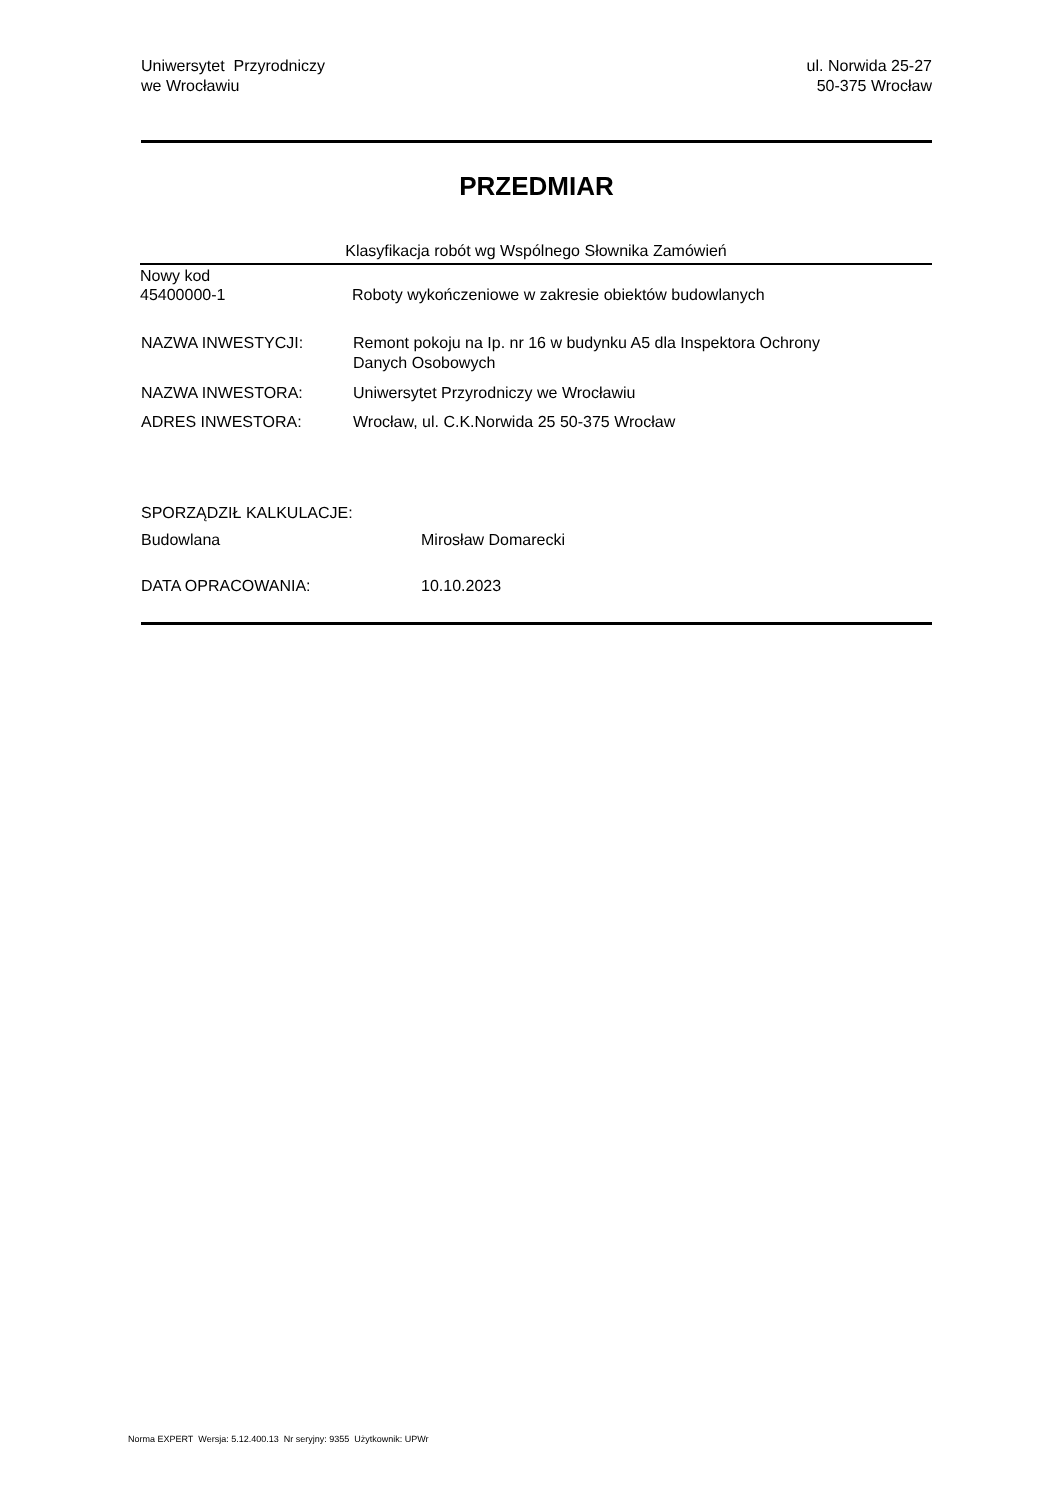Uniwersytet Przyrodniczy
we Wrocławiu
ul. Norwida 25-27
50-375 Wrocław
PRZEDMIAR
Klasyfikacja robót wg Wspólnego Słownika Zamówień
Nowy kod
45400000-1 Roboty wykończeniowe w zakresie obiektów budowlanych
NAZWA INWESTYCJI: Remont pokoju na Ip. nr 16 w budynku A5 dla Inspektora Ochrony
Danych Osobowych
NAZWA INWESTORA: Uniwersytet Przyrodniczy we Wrocławiu
ADRES INWESTORA: Wrocław, ul. C.K.Norwida 25 50-375 Wrocław
SPORZĄDZIŁ KALKULACJE:
Budowlana Mirosław Domarecki
DATA OPRACOWANIA: 10.10.2023
Norma EXPERT Wersja: 5.12.400.13 Nr seryjny: 9355 Użytkownik: UPWr